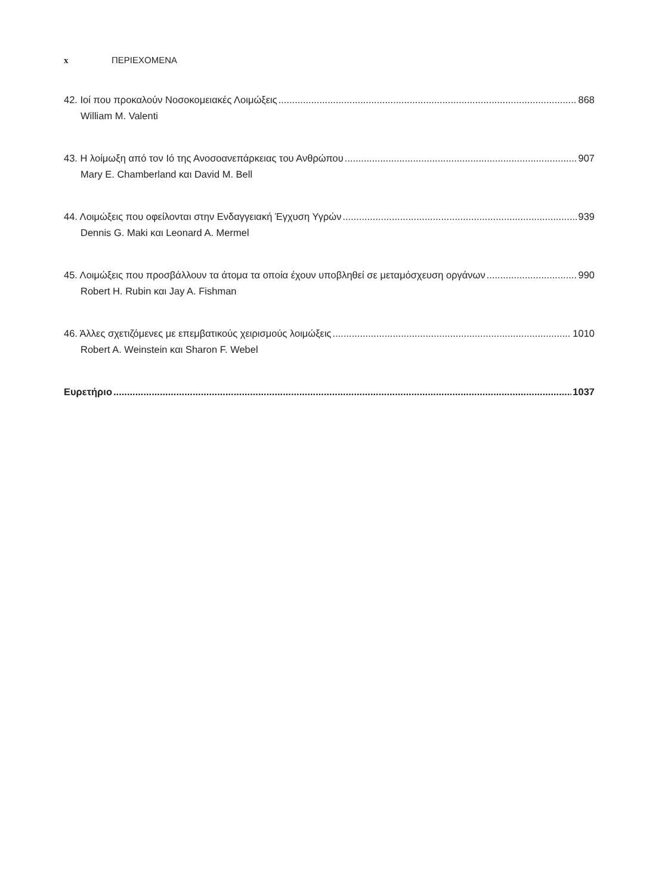x ΠΕΡΙΕΧΟΜΕΝΑ
42. Ιοί που προκαλούν Νοσοκομειακές Λοιμώξεις 868
William M. Valenti
43. Η λοίμωξη από τον Ιό της Ανοσοανεπάρκειας του Ανθρώπου 907
Mary E. Chamberland και David M. Bell
44. Λοιμώξεις που οφείλονται στην Ενδαγγειακή Έγχυση Υγρών 939
Dennis G. Maki και Leonard A. Mermel
45. Λοιμώξεις που προσβάλλουν τα άτομα τα οποία έχουν υποβληθεί σε μεταμόσχευση οργάνων 990
Robert H. Rubin και Jay A. Fishman
46. Άλλες σχετιζόμενες με επεμβατικούς χειρισμούς λοιμώξεις 1010
Robert A. Weinstein και Sharon F. Webel
Ευρετήριο 1037